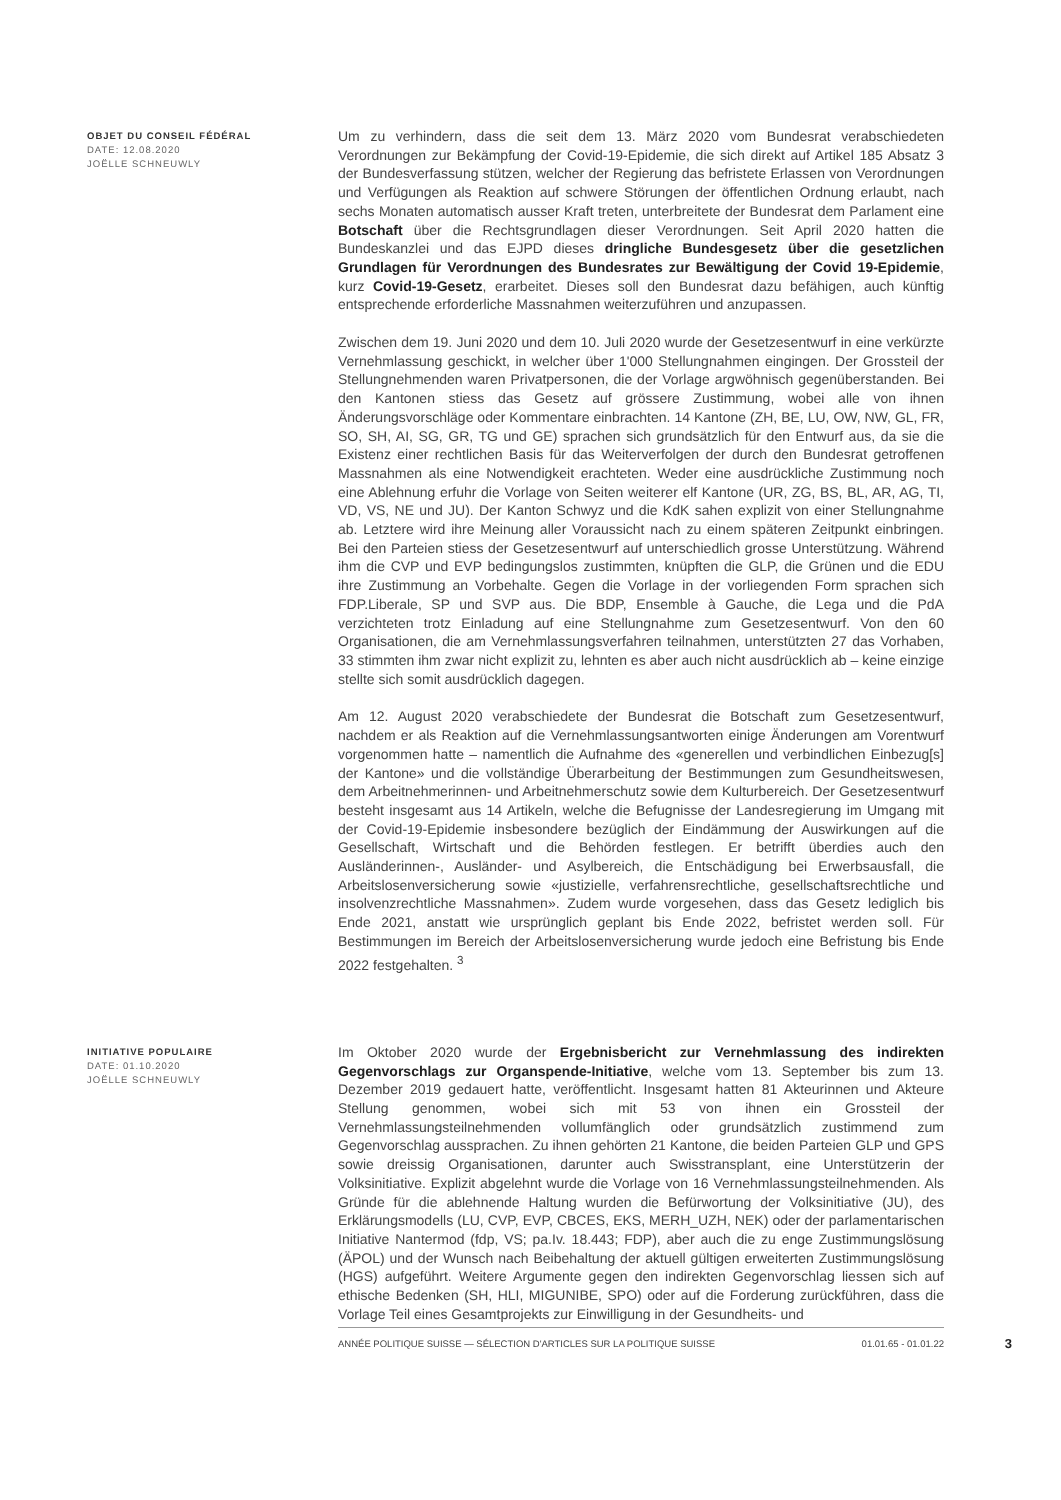OBJET DU CONSEIL FÉDÉRAL
DATE: 12.08.2020
JOËLLE SCHNEUWLY
Um zu verhindern, dass die seit dem 13. März 2020 vom Bundesrat verabschiedeten Verordnungen zur Bekämpfung der Covid-19-Epidemie, die sich direkt auf Artikel 185 Absatz 3 der Bundesverfassung stützen, welcher der Regierung das befristete Erlassen von Verordnungen und Verfügungen als Reaktion auf schwere Störungen der öffentlichen Ordnung erlaubt, nach sechs Monaten automatisch ausser Kraft treten, unterbreitete der Bundesrat dem Parlament eine Botschaft über die Rechtsgrundlagen dieser Verordnungen. Seit April 2020 hatten die Bundeskanzlei und das EJPD dieses dringliche Bundesgesetz über die gesetzlichen Grundlagen für Verordnungen des Bundesrates zur Bewältigung der Covid 19-Epidemie, kurz Covid-19-Gesetz, erarbeitet. Dieses soll den Bundesrat dazu befähigen, auch künftig entsprechende erforderliche Massnahmen weiterzuführen und anzupassen.
Zwischen dem 19. Juni 2020 und dem 10. Juli 2020 wurde der Gesetzesentwurf in eine verkürzte Vernehmlassung geschickt, in welcher über 1'000 Stellungnahmen eingingen. Der Grossteil der Stellungnehmenden waren Privatpersonen, die der Vorlage argwöhnisch gegenüberstanden. Bei den Kantonen stiess das Gesetz auf grössere Zustimmung, wobei alle von ihnen Änderungsvorschläge oder Kommentare einbrachten. 14 Kantone (ZH, BE, LU, OW, NW, GL, FR, SO, SH, AI, SG, GR, TG und GE) sprachen sich grundsätzlich für den Entwurf aus, da sie die Existenz einer rechtlichen Basis für das Weiterverfolgen der durch den Bundesrat getroffenen Massnahmen als eine Notwendigkeit erachteten. Weder eine ausdrückliche Zustimmung noch eine Ablehnung erfuhr die Vorlage von Seiten weiterer elf Kantone (UR, ZG, BS, BL, AR, AG, TI, VD, VS, NE und JU). Der Kanton Schwyz und die KdK sahen explizit von einer Stellungnahme ab. Letztere wird ihre Meinung aller Voraussicht nach zu einem späteren Zeitpunkt einbringen. Bei den Parteien stiess der Gesetzesentwurf auf unterschiedlich grosse Unterstützung. Während ihm die CVP und EVP bedingungslos zustimmten, knüpften die GLP, die Grünen und die EDU ihre Zustimmung an Vorbehalte. Gegen die Vorlage in der vorliegenden Form sprachen sich FDP.Liberale, SP und SVP aus. Die BDP, Ensemble à Gauche, die Lega und die PdA verzichteten trotz Einladung auf eine Stellungnahme zum Gesetzesentwurf. Von den 60 Organisationen, die am Vernehmlassungsverfahren teilnahmen, unterstützten 27 das Vorhaben, 33 stimmten ihm zwar nicht explizit zu, lehnten es aber auch nicht ausdrücklich ab – keine einzige stellte sich somit ausdrücklich dagegen.
Am 12. August 2020 verabschiedete der Bundesrat die Botschaft zum Gesetzesentwurf, nachdem er als Reaktion auf die Vernehmlassungsantworten einige Änderungen am Vorentwurf vorgenommen hatte – namentlich die Aufnahme des «generellen und verbindlichen Einbezug[s] der Kantone» und die vollständige Überarbeitung der Bestimmungen zum Gesundheitswesen, dem Arbeitnehmerinnen- und Arbeitnehmerschutz sowie dem Kulturbereich. Der Gesetzesentwurf besteht insgesamt aus 14 Artikeln, welche die Befugnisse der Landesregierung im Umgang mit der Covid-19-Epidemie insbesondere bezüglich der Eindämmung der Auswirkungen auf die Gesellschaft, Wirtschaft und die Behörden festlegen. Er betrifft überdies auch den Ausländerinnen-, Ausländer- und Asylbereich, die Entschädigung bei Erwerbsausfall, die Arbeitslosenversicherung sowie «justizielle, verfahrensrechtliche, gesellschaftsrechtliche und insolvenzrechtliche Massnahmen». Zudem wurde vorgesehen, dass das Gesetz lediglich bis Ende 2021, anstatt wie ursprünglich geplant bis Ende 2022, befristet werden soll. Für Bestimmungen im Bereich der Arbeitslosenversicherung wurde jedoch eine Befristung bis Ende 2022 festgehalten. <sup>3</sup>
INITIATIVE POPULAIRE
DATE: 01.10.2020
JOËLLE SCHNEUWLY
Im Oktober 2020 wurde der Ergebnisbericht zur Vernehmlassung des indirekten Gegenvorschlags zur Organspende-Initiative, welche vom 13. September bis zum 13. Dezember 2019 gedauert hatte, veröffentlicht. Insgesamt hatten 81 Akteurinnen und Akteure Stellung genommen, wobei sich mit 53 von ihnen ein Grossteil der Vernehmlassungsteilnehmenden vollumfänglich oder grundsätzlich zustimmend zum Gegenvorschlag aussprachen. Zu ihnen gehörten 21 Kantone, die beiden Parteien GLP und GPS sowie dreissig Organisationen, darunter auch Swisstransplant, eine Unterstützerin der Volksinitiative. Explizit abgelehnt wurde die Vorlage von 16 Vernehmlassungsteilnehmenden. Als Gründe für die ablehnende Haltung wurden die Befürwortung der Volksinitiative (JU), des Erklärungsmodells (LU, CVP, EVP, CBCES, EKS, MERH_UZH, NEK) oder der parlamentarischen Initiative Nantermod (fdp, VS; pa.Iv. 18.443; FDP), aber auch die zu enge Zustimmungslösung (ÄPOL) und der Wunsch nach Beibehaltung der aktuell gültigen erweiterten Zustimmungslösung (HGS) aufgeführt. Weitere Argumente gegen den indirekten Gegenvorschlag liessen sich auf ethische Bedenken (SH, HLI, MIGUNIBE, SPO) oder auf die Forderung zurückführen, dass die Vorlage Teil eines Gesamtprojekts zur Einwilligung in der Gesundheits- und
ANNÉE POLITIQUE SUISSE — SÉLECTION D'ARTICLES SUR LA POLITIQUE SUISSE 01.01.65 - 01.01.22 3